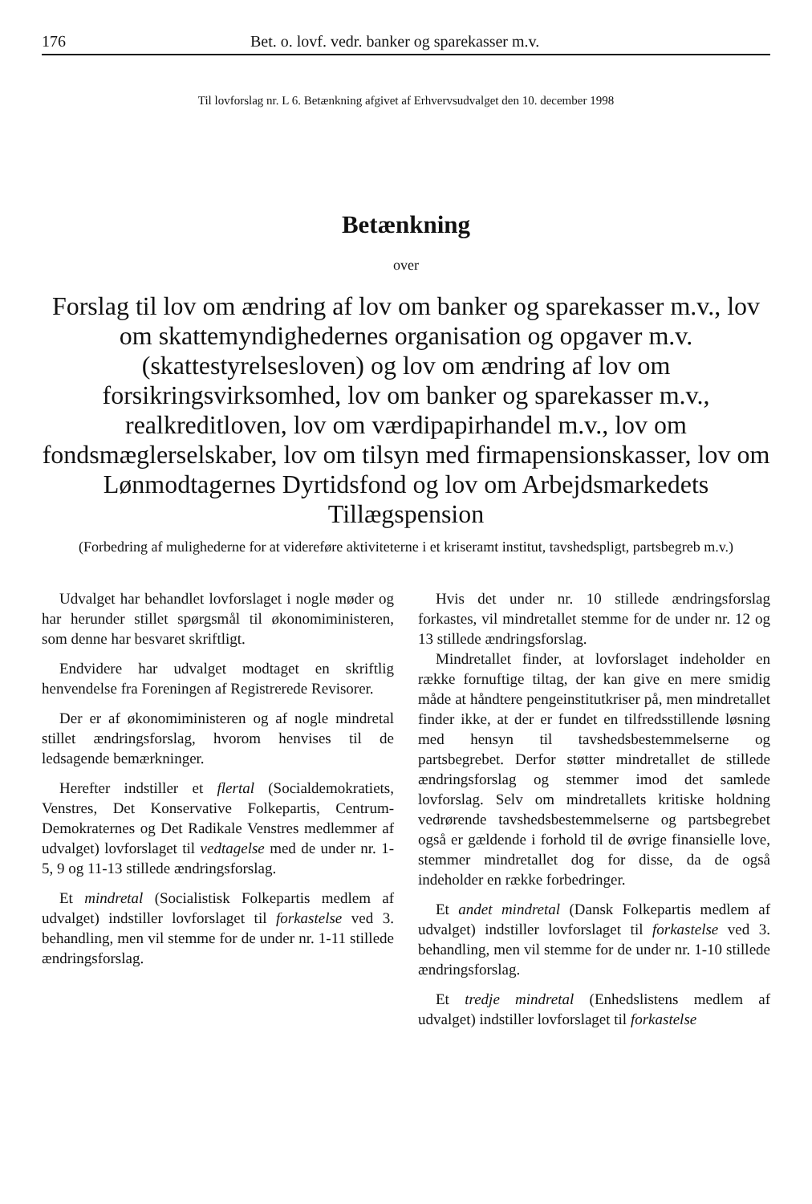176 Bet. o. lovf. vedr. banker og sparekasser m.v.
Til lovforslag nr. L 6. Betænkning afgivet af Erhvervsudvalget den 10. december 1998
Betænkning
over
Forslag til lov om ændring af lov om banker og sparekasser m.v., lov om skattemyndighedernes organisation og opgaver m.v. (skattestyrelsesloven) og lov om ændring af lov om forsikringsvirksomhed, lov om banker og sparekasser m.v., realkreditloven, lov om værdipapirhandel m.v., lov om fondsmæglerselskaber, lov om tilsyn med firmapensionskasser, lov om Lønmodtagernes Dyrtidsfond og lov om Arbejdsmarkedets Tillægspension
(Forbedring af mulighederne for at videreføre aktiviteterne i et kriseramt institut, tavshedspligt, partsbegreb m.v.)
Udvalget har behandlet lovforslaget i nogle møder og har herunder stillet spørgsmål til økonomiministeren, som denne har besvaret skriftligt.
Endvidere har udvalget modtaget en skriftlig henvendelse fra Foreningen af Registrerede Revisorer.
Der er af økonomiministeren og af nogle mindretal stillet ændringsforslag, hvorom henvises til de ledsagende bemærkninger.
Herefter indstiller et flertal (Socialdemokratiets, Venstres, Det Konservative Folkepartis, Centrum-Demokraternes og Det Radikale Venstres medlemmer af udvalget) lovforslaget til vedtagelse med de under nr. 1-5, 9 og 11-13 stillede ændringsforslag.
Et mindretal (Socialistisk Folkepartis medlem af udvalget) indstiller lovforslaget til forkastelse ved 3. behandling, men vil stemme for de under nr. 1-11 stillede ændringsforslag.
Hvis det under nr. 10 stillede ændringsforslag forkastes, vil mindretallet stemme for de under nr. 12 og 13 stillede ændringsforslag.
Mindretallet finder, at lovforslaget indeholder en række fornuftige tiltag, der kan give en mere smidig måde at håndtere pengeinstitutkriser på, men mindretallet finder ikke, at der er fundet en tilfredsstillende løsning med hensyn til tavshedsbestemmelserne og partsbegrebet. Derfor støtter mindretallet de stillede ændringsforslag og stemmer imod det samlede lovforslag. Selv om mindretallets kritiske holdning vedrørende tavshedsbestemmelserne og partsbegrebet også er gældende i forhold til de øvrige finansielle love, stemmer mindretallet dog for disse, da de også indeholder en række forbedringer.
Et andet mindretal (Dansk Folkepartis medlem af udvalget) indstiller lovforslaget til forkastelse ved 3. behandling, men vil stemme for de under nr. 1-10 stillede ændringsforslag.
Et tredje mindretal (Enhedslistens medlem af udvalget) indstiller lovforslaget til forkastelse